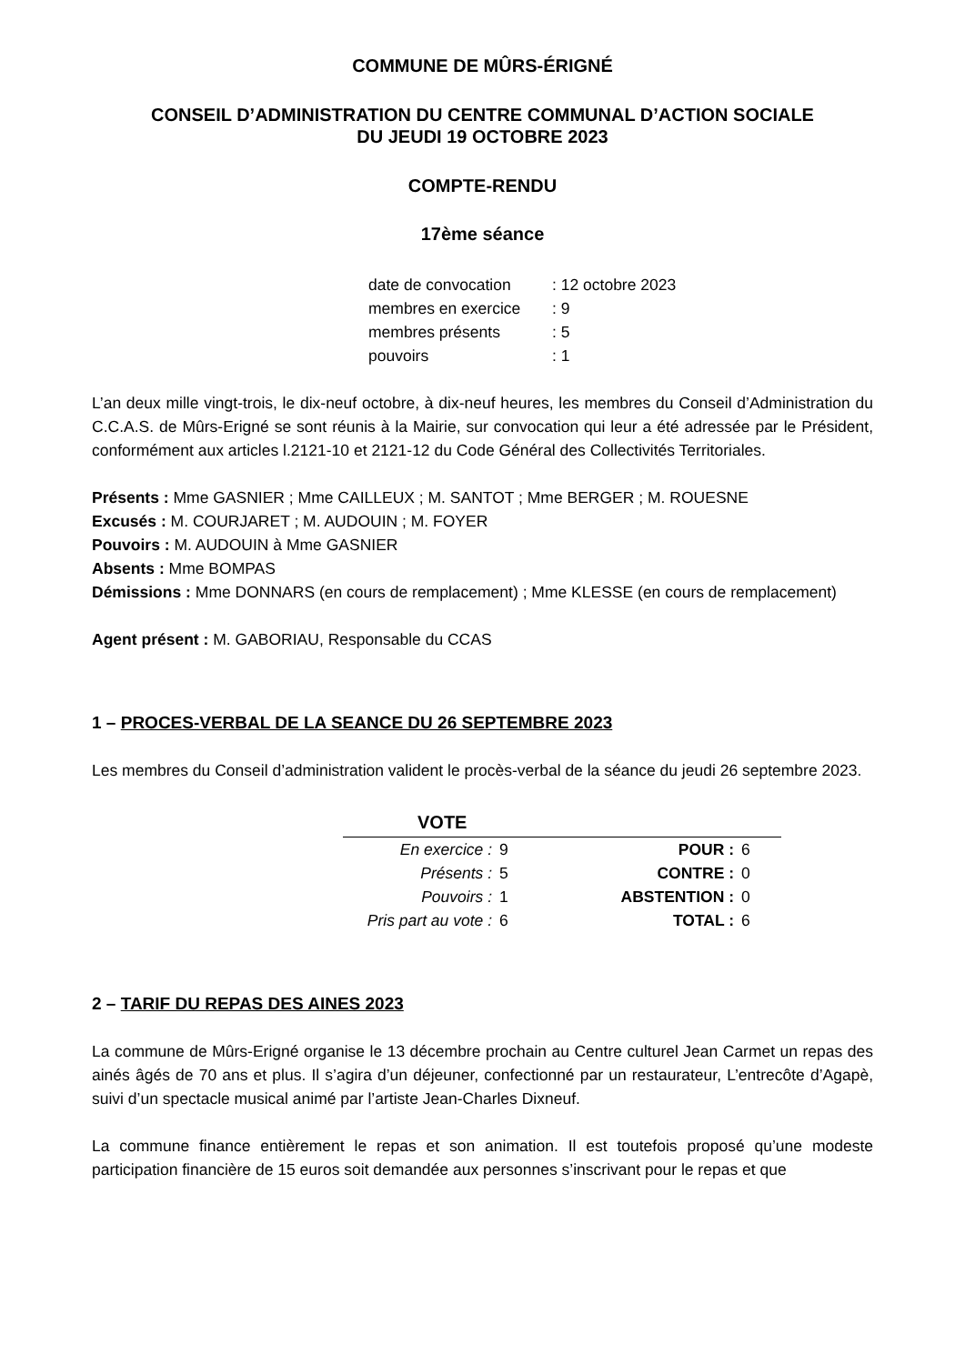COMMUNE DE MÛRS-ÉRIGNÉ
CONSEIL D’ADMINISTRATION DU CENTRE COMMUNAL D’ACTION SOCIALE
DU JEUDI 19 OCTOBRE 2023
COMPTE-RENDU
17ème séance
| date de convocation | : 12 octobre 2023 |
| membres en exercice | : 9 |
| membres présents | : 5 |
| pouvoirs | : 1 |
L’an deux mille vingt-trois, le dix-neuf octobre, à dix-neuf heures, les membres du Conseil d’Administration du C.C.A.S. de Mûrs-Erigné se sont réunis à la Mairie, sur convocation qui leur a été adressée par le Président, conformément aux articles l.2121-10 et 2121-12 du Code Général des Collectivités Territoriales.
Présents : Mme GASNIER ; Mme CAILLEUX ; M. SANTOT ; Mme BERGER ; M. ROUESNE
Excusés : M. COURJARET ; M. AUDOUIN ; M. FOYER
Pouvoirs : M. AUDOUIN à Mme GASNIER
Absents : Mme BOMPAS
Démissions : Mme DONNARS (en cours de remplacement) ; Mme KLESSE (en cours de remplacement)
Agent présent : M. GABORIAU, Responsable du CCAS
1 – PROCES-VERBAL DE LA SEANCE DU 26 SEPTEMBRE 2023
Les membres du Conseil d’administration valident le procès-verbal de la séance du jeudi 26 septembre 2023.
| VOTE | | | |
| --- | --- | --- | --- |
| En exercice : | 9 | POUR : | 6 |
| Présents : | 5 | CONTRE : | 0 |
| Pouvoirs : | 1 | ABSTENTION : | 0 |
| Pris part au vote : | 6 | TOTAL : | 6 |
2 – TARIF DU REPAS DES AINES 2023
La commune de Mûrs-Erigné organise le 13 décembre prochain au Centre culturel Jean Carmet un repas des ainés âgés de 70 ans et plus. Il s’agira d’un déjeuner, confectionné par un restaurateur, L’entrecôte d’Agapè, suivi d’un spectacle musical animé par l’artiste Jean-Charles Dixneuf.
La commune finance entièrement le repas et son animation. Il est toutefois proposé qu’une modeste participation financière de 15 euros soit demandée aux personnes s’inscrivant pour le repas et que